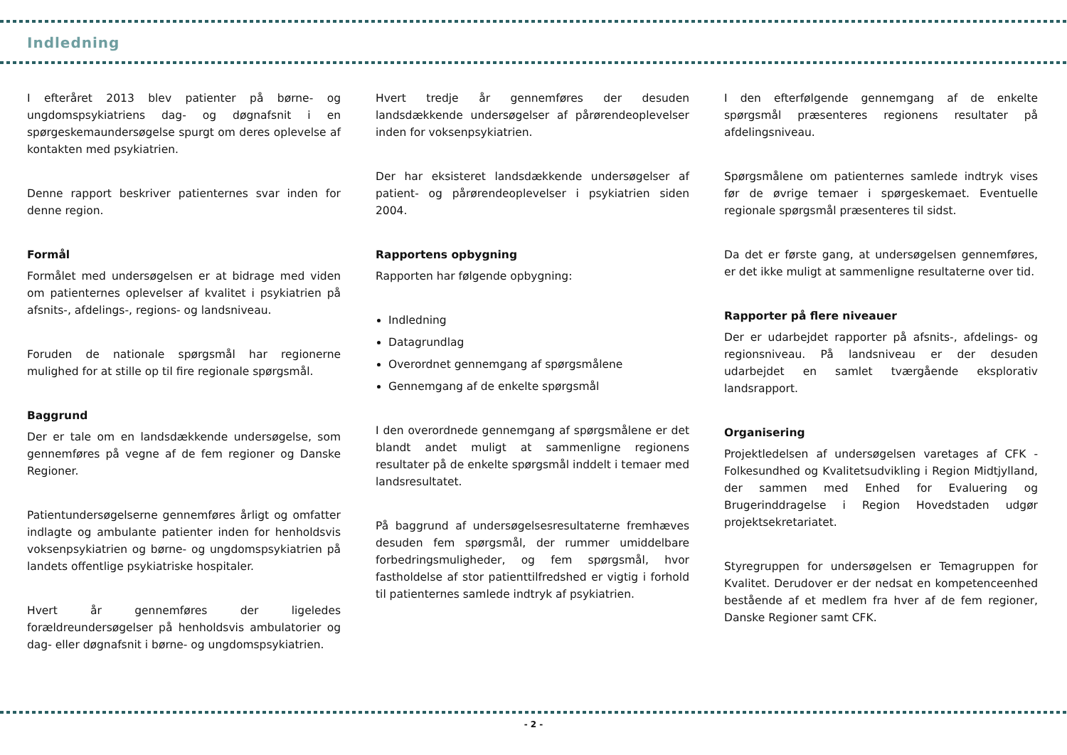Indledning
I efteråret 2013 blev patienter på børne- og ungdomspsykiatriens dag- og døgnafsnit i en spørgeskemaundersøgelse spurgt om deres oplevelse af kontakten med psykiatrien.
Denne rapport beskriver patienternes svar inden for denne region.
Formål
Formålet med undersøgelsen er at bidrage med viden om patienternes oplevelser af kvalitet i psykiatrien på afsnits-, afdelings-, regions- og landsniveau.
Foruden de nationale spørgsmål har regionerne mulighed for at stille op til fire regionale spørgsmål.
Baggrund
Der er tale om en landsdækkende undersøgelse, som gennemføres på vegne af de fem regioner og Danske Regioner.
Patientundersøgelserne gennemføres årligt og omfatter indlagte og ambulante patienter inden for henholdsvis voksenpsykiatrien og børne- og ungdomspsykiatrien på landets offentlige psykiatriske hospitaler.
Hvert år gennemføres der ligeledes forældreundersøgelser på henholdsvis ambulatorier og dag- eller døgnafsnit i børne- og ungdomspsykiatrien.
Hvert tredje år gennemføres der desuden landsdækkende undersøgelser af pårørendeoplevelser inden for voksenpsykiatrien.
Der har eksisteret landsdækkende undersøgelser af patient- og pårørendeoplevelser i psykiatrien siden 2004.
Rapportens opbygning
Rapporten har følgende opbygning:
Indledning
Datagrundlag
Overordnet gennemgang af spørgsmålene
Gennemgang af de enkelte spørgsmål
I den overordnede gennemgang af spørgsmålene er det blandt andet muligt at sammenligne regionens resultater på de enkelte spørgsmål inddelt i temaer med landsresultatet.
På baggrund af undersøgelsesresultaterne fremhæves desuden fem spørgsmål, der rummer umiddelbare forbedringsmuligheder, og fem spørgsmål, hvor fastholdelse af stor patienttilfredshed er vigtig i forhold til patienternes samlede indtryk af psykiatrien.
I den efterfølgende gennemgang af de enkelte spørgsmål præsenteres regionens resultater på afdelingsniveau.
Spørgsmålene om patienternes samlede indtryk vises før de øvrige temaer i spørgeskemaet. Eventuelle regionale spørgsmål præsenteres til sidst.
Da det er første gang, at undersøgelsen gennemføres, er det ikke muligt at sammenligne resultaterne over tid.
Rapporter på flere niveauer
Der er udarbejdet rapporter på afsnits-, afdelings- og regionsniveau. På landsniveau er der desuden udarbejdet en samlet tværgående eksplorativ landsrapport.
Organisering
Projektledelsen af undersøgelsen varetages af CFK - Folkesundhed og Kvalitetsudvikling i Region Midtjylland, der sammen med Enhed for Evaluering og Brugerinddragelse i Region Hovedstaden udgør projektsekretariatet.
Styregruppen for undersøgelsen er Temagruppen for Kvalitet. Derudover er der nedsat en kompetenceenhed bestående af et medlem fra hver af de fem regioner, Danske Regioner samt CFK.
- 2 -